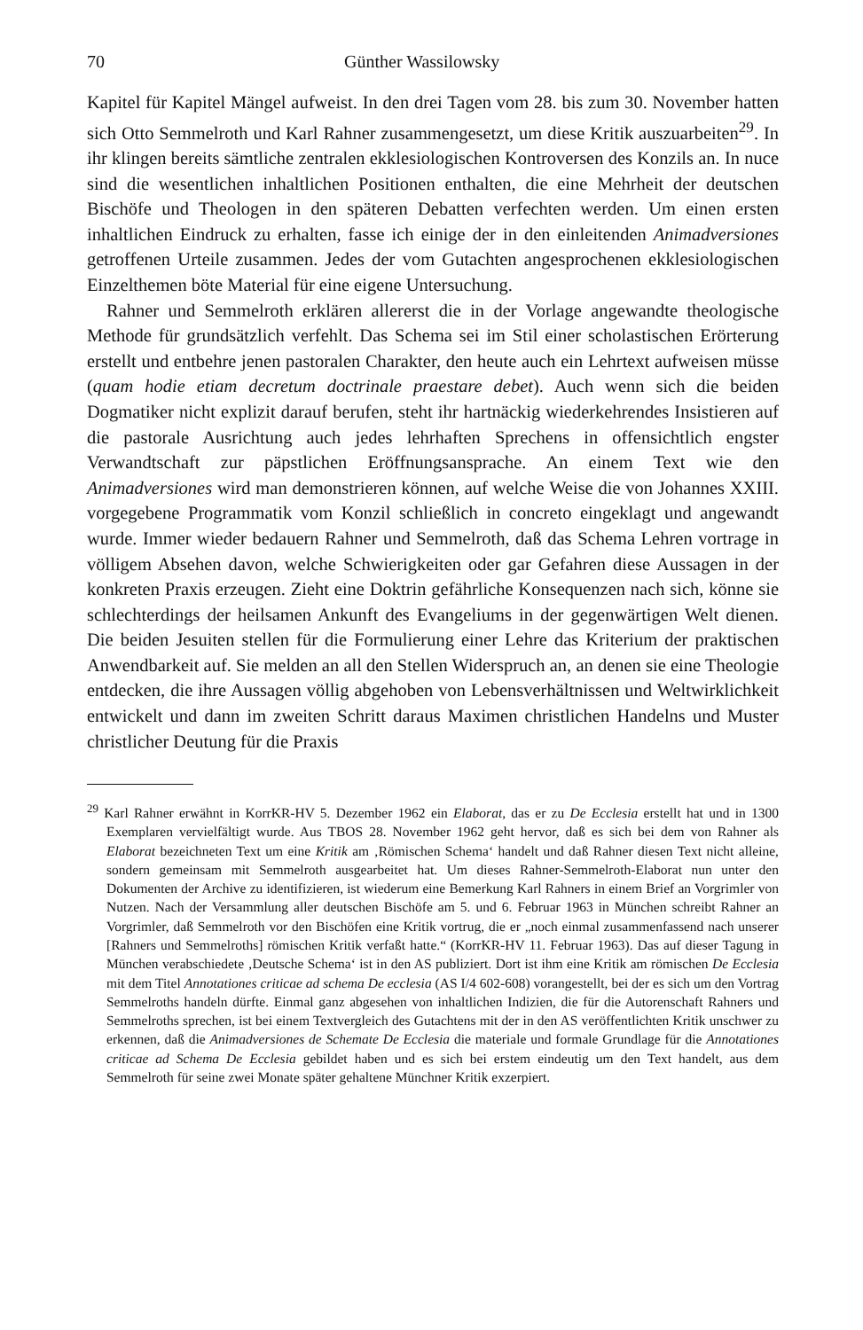70 Günther Wassilowsky
Kapitel für Kapitel Mängel aufweist. In den drei Tagen vom 28. bis zum 30. November hatten sich Otto Semmelroth und Karl Rahner zusammengesetzt, um diese Kritik auszuarbeiten<sup>29</sup>. In ihr klingen bereits sämtliche zentralen ekklesiologischen Kontroversen des Konzils an. In nuce sind die wesentlichen inhaltlichen Positionen enthalten, die eine Mehrheit der deutschen Bischöfe und Theologen in den späteren Debatten verfechten werden. Um einen ersten inhaltlichen Eindruck zu erhalten, fasse ich einige der in den einleitenden Animadversiones getroffenen Urteile zusammen. Jedes der vom Gutachten angesprochenen ekklesiologischen Einzelthemen böte Material für eine eigene Untersuchung.
Rahner und Semmelroth erklären allererst die in der Vorlage angewandte theologische Methode für grundsätzlich verfehlt. Das Schema sei im Stil einer scholastischen Erörterung erstellt und entbehre jenen pastoralen Charakter, den heute auch ein Lehrtext aufweisen müsse (quam hodie etiam decretum doctrinale praestare debet). Auch wenn sich die beiden Dogmatiker nicht explizit darauf berufen, steht ihr hartnäckig wiederkehrendes Insistieren auf die pastorale Ausrichtung auch jedes lehrhaften Sprechens in offensichtlich engster Verwandtschaft zur päpstlichen Eröffnungsansprache. An einem Text wie den Animadversiones wird man demonstrieren können, auf welche Weise die von Johannes XXIII. vorgegebene Programmatik vom Konzil schließlich in concreto eingeklagt und angewandt wurde. Immer wieder bedauern Rahner und Semmelroth, daß das Schema Lehren vortrage in völligem Absehen davon, welche Schwierigkeiten oder gar Gefahren diese Aussagen in der konkreten Praxis erzeugen. Zieht eine Doktrin gefährliche Konsequenzen nach sich, könne sie schlechterdings der heilsamen Ankunft des Evangeliums in der gegenwärtigen Welt dienen. Die beiden Jesuiten stellen für die Formulierung einer Lehre das Kriterium der praktischen Anwendbarkeit auf. Sie melden an all den Stellen Widerspruch an, an denen sie eine Theologie entdecken, die ihre Aussagen völlig abgehoben von Lebensverhältnissen und Weltwirklichkeit entwickelt und dann im zweiten Schritt daraus Maximen christlichen Handelns und Muster christlicher Deutung für die Praxis
<sup>29</sup> Karl Rahner erwähnt in KorrKR-HV 5. Dezember 1962 ein Elaborat, das er zu De Ecclesia erstellt hat und in 1300 Exemplaren vervielfältigt wurde. Aus TBOS 28. November 1962 geht hervor, daß es sich bei dem von Rahner als Elaborat bezeichneten Text um eine Kritik am ‚Römischen Schema‘ handelt und daß Rahner diesen Text nicht alleine, sondern gemeinsam mit Semmelroth ausgearbeitet hat. Um dieses Rahner-Semmelroth-Elaborat nun unter den Dokumenten der Archive zu identifizieren, ist wiederum eine Bemerkung Karl Rahners in einem Brief an Vorgrimler von Nutzen. Nach der Versammlung aller deutschen Bischöfe am 5. und 6. Februar 1963 in München schreibt Rahner an Vorgrimler, daß Semmelroth vor den Bischöfen eine Kritik vortrug, die er „noch einmal zusammenfassend nach unserer [Rahners und Semmelroths] römischen Kritik verfaßt hatte.“ (KorrKR-HV 11. Februar 1963). Das auf dieser Tagung in München verabschiedete ‚Deutsche Schema‘ ist in den AS publiziert. Dort ist ihm eine Kritik am römischen De Ecclesia mit dem Titel Annotationes criticae ad schema De ecclesia (AS I/4 602-608) vorangestellt, bei der es sich um den Vortrag Semmelroths handeln dürfte. Einmal ganz abgesehen von inhaltlichen Indizien, die für die Autorenschaft Rahners und Semmelroths sprechen, ist bei einem Textvergleich des Gutachtens mit der in den AS veröffentlichten Kritik unschwer zu erkennen, daß die Animadversiones de Schemate De Ecclesia die materiale und formale Grundlage für die Annotationes criticae ad Schema De Ecclesia gebildet haben und es sich bei erstem eindeutig um den Text handelt, aus dem Semmelroth für seine zwei Monate später gehaltene Münchner Kritik exzerpiert.